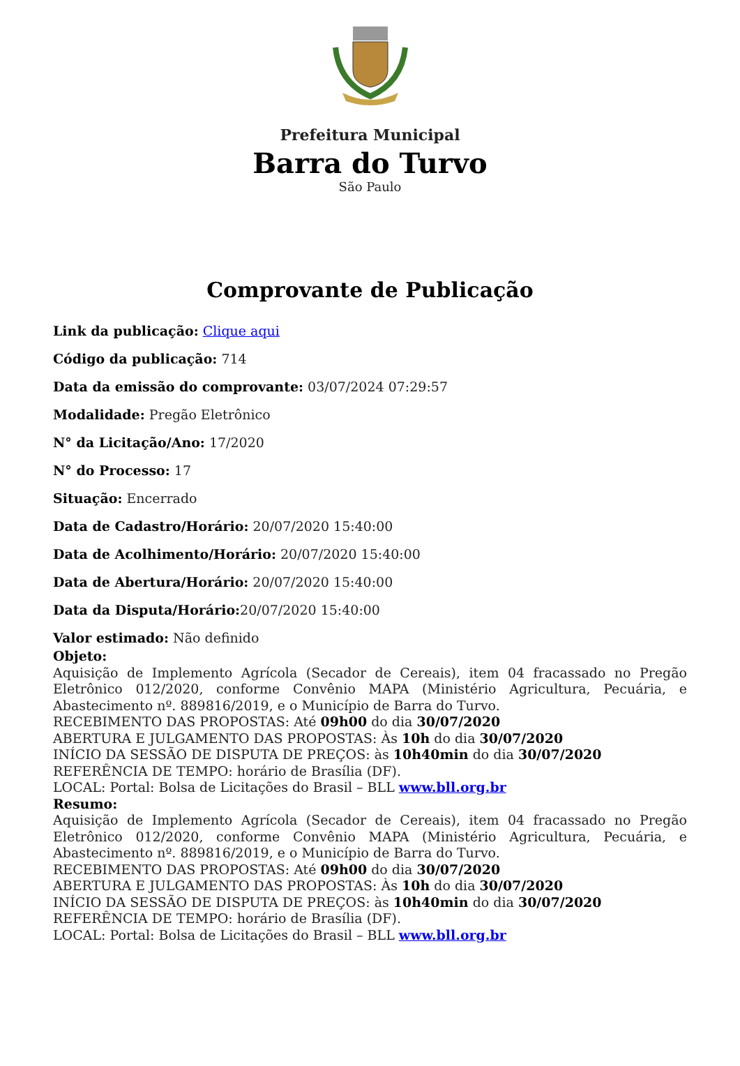Prefeitura Municipal
Barra do Turvo
São Paulo
Comprovante de Publicação
Link da publicação: Clique aqui
Código da publicação: 714
Data da emissão do comprovante: 03/07/2024 07:29:57
Modalidade: Pregão Eletrônico
N° da Licitação/Ano: 17/2020
N° do Processo: 17
Situação: Encerrado
Data de Cadastro/Horário: 20/07/2020 15:40:00
Data de Acolhimento/Horário: 20/07/2020 15:40:00
Data de Abertura/Horário: 20/07/2020 15:40:00
Data da Disputa/Horário: 20/07/2020 15:40:00
Valor estimado: Não definido
Objeto:
Aquisição de Implemento Agrícola (Secador de Cereais), item 04 fracassado no Pregão Eletrônico 012/2020, conforme Convênio MAPA (Ministério Agricultura, Pecuária, e Abastecimento nº. 889816/2019, e o Município de Barra do Turvo.
RECEBIMENTO DAS PROPOSTAS: Até 09h00 do dia 30/07/2020
ABERTURA E JULGAMENTO DAS PROPOSTAS: Às 10h do dia 30/07/2020
INÍCIO DA SESSÃO DE DISPUTA DE PREÇOS: às 10h40min do dia 30/07/2020
REFERÊNCIA DE TEMPO: horário de Brasília (DF).
LOCAL: Portal: Bolsa de Licitações do Brasil – BLL www.bll.org.br
Resumo:
Aquisição de Implemento Agrícola (Secador de Cereais), item 04 fracassado no Pregão Eletrônico 012/2020, conforme Convênio MAPA (Ministério Agricultura, Pecuária, e Abastecimento nº. 889816/2019, e o Município de Barra do Turvo.
RECEBIMENTO DAS PROPOSTAS: Até 09h00 do dia 30/07/2020
ABERTURA E JULGAMENTO DAS PROPOSTAS: Às 10h do dia 30/07/2020
INÍCIO DA SESSÃO DE DISPUTA DE PREÇOS: às 10h40min do dia 30/07/2020
REFERÊNCIA DE TEMPO: horário de Brasília (DF).
LOCAL: Portal: Bolsa de Licitações do Brasil – BLL www.bll.org.br